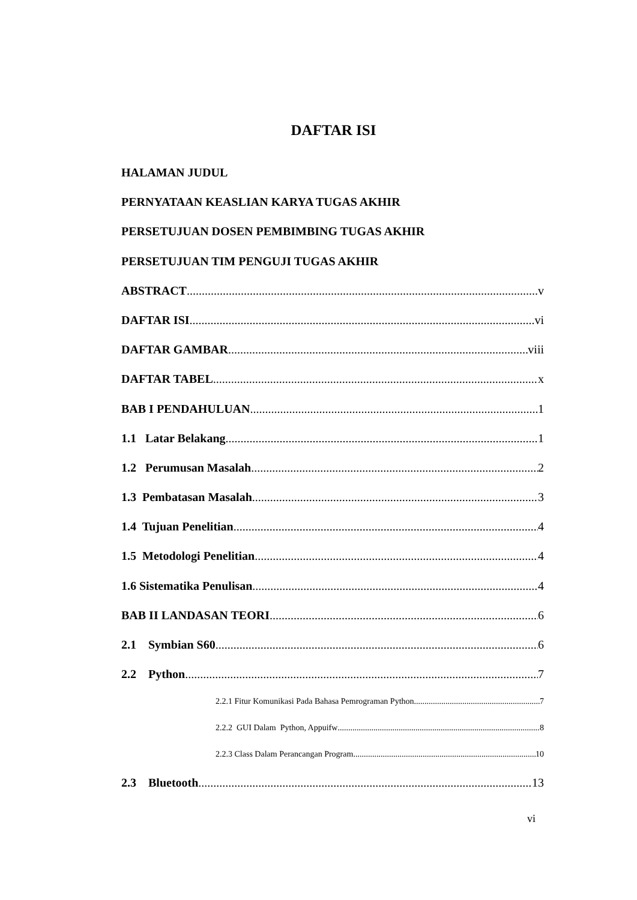DAFTAR ISI
HALAMAN JUDUL
PERNYATAAN KEASLIAN KARYA TUGAS AKHIR
PERSETUJUAN DOSEN PEMBIMBING TUGAS AKHIR
PERSETUJUAN TIM PENGUJI TUGAS AKHIR
ABSTRACT v
DAFTAR ISI vi
DAFTAR GAMBAR viii
DAFTAR TABEL x
BAB I PENDAHULUAN 1
1.1 Latar Belakang 1
1.2 Perumusan Masalah 2
1.3 Pembatasan Masalah 3
1.4 Tujuan Penelitian 4
1.5 Metodologi Penelitian 4
1.6 Sistematika Penulisan 4
BAB II LANDASAN TEORI 6
2.1 Symbian S60 6
2.2 Python 7
2.2.1 Fitur Komunikasi Pada Bahasa Pemrograman Python 7
2.2.2 GUI Dalam Python, Appuifw 8
2.2.3 Class Dalam Perancangan Program 10
2.3 Bluetooth 13
vi